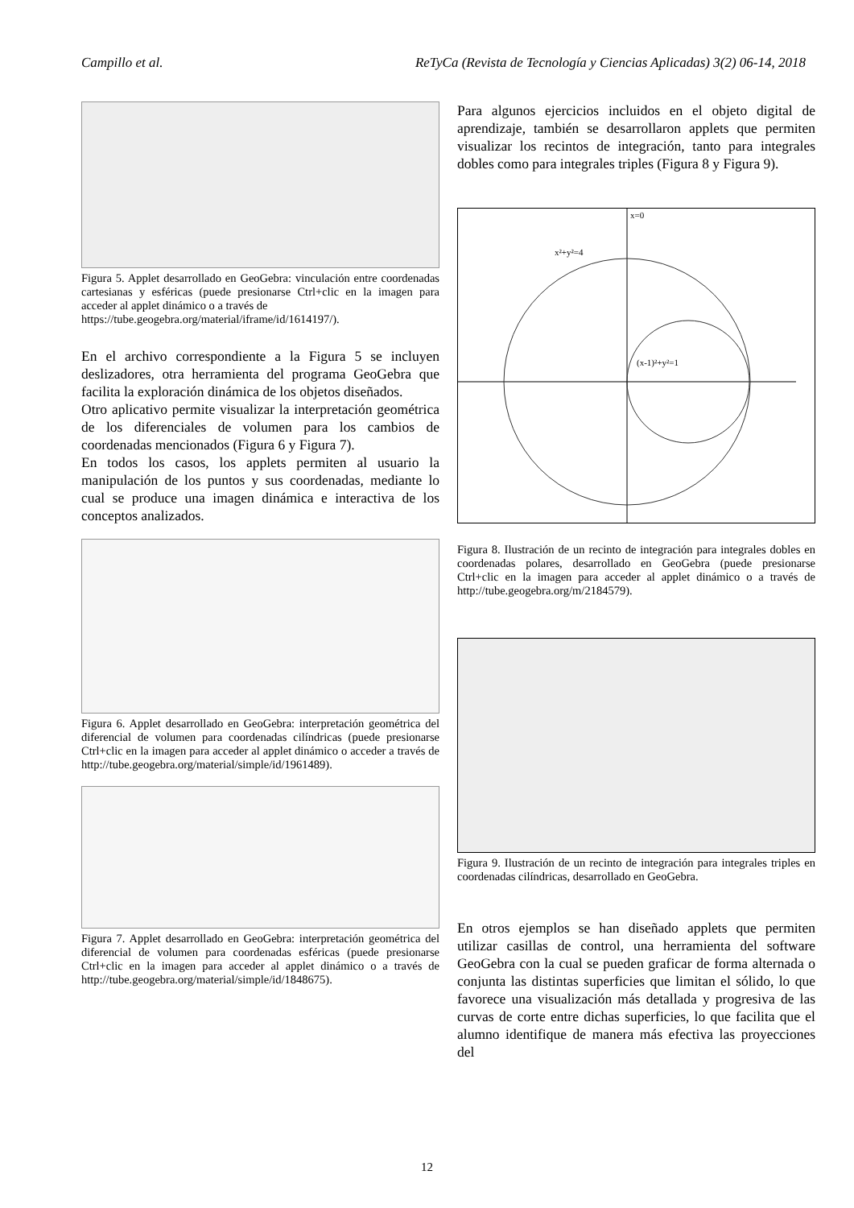Campillo et al. ReTyCa (Revista de Tecnología y Ciencias Aplicadas) 3(2) 06-14, 2018
Figura 5. Applet desarrollado en GeoGebra: vinculación entre coordenadas cartesianas y esféricas (puede presionarse Ctrl+clic en la imagen para acceder al applet dinámico o a través de
https://tube.geogebra.org/material/iframe/id/1614197/).
En el archivo correspondiente a la Figura 5 se incluyen deslizadores, otra herramienta del programa GeoGebra que facilita la exploración dinámica de los objetos diseñados.
Otro aplicativo permite visualizar la interpretación geométrica de los diferenciales de volumen para los cambios de coordenadas mencionados (Figura 6 y Figura 7).
En todos los casos, los applets permiten al usuario la manipulación de los puntos y sus coordenadas, mediante lo cual se produce una imagen dinámica e interactiva de los conceptos analizados.
Figura 6. Applet desarrollado en GeoGebra: interpretación geométrica del diferencial de volumen para coordenadas cilíndricas (puede presionarse Ctrl+clic en la imagen para acceder al applet dinámico o acceder a través de http://tube.geogebra.org/material/simple/id/1961489).
Figura 7. Applet desarrollado en GeoGebra: interpretación geométrica del diferencial de volumen para coordenadas esféricas (puede presionarse Ctrl+clic en la imagen para acceder al applet dinámico o a través de http://tube.geogebra.org/material/simple/id/1848675).
Para algunos ejercicios incluidos en el objeto digital de aprendizaje, también se desarrollaron applets que permiten visualizar los recintos de integración, tanto para integrales dobles como para integrales triples (Figura 8 y Figura 9).
x²+y²=4
(x-1)²+y²=1
x=0
Figura 8. Ilustración de un recinto de integración para integrales dobles en coordenadas polares, desarrollado en GeoGebra (puede presionarse Ctrl+clic en la imagen para acceder al applet dinámico o a través de http://tube.geogebra.org/m/2184579).
Figura 9. Ilustración de un recinto de integración para integrales triples en coordenadas cilíndricas, desarrollado en GeoGebra.
En otros ejemplos se han diseñado applets que permiten utilizar casillas de control, una herramienta del software GeoGebra con la cual se pueden graficar de forma alternada o conjunta las distintas superficies que limitan el sólido, lo que favorece una visualización más detallada y progresiva de las curvas de corte entre dichas superficies, lo que facilita que el alumno identifique de manera más efectiva las proyecciones del
12